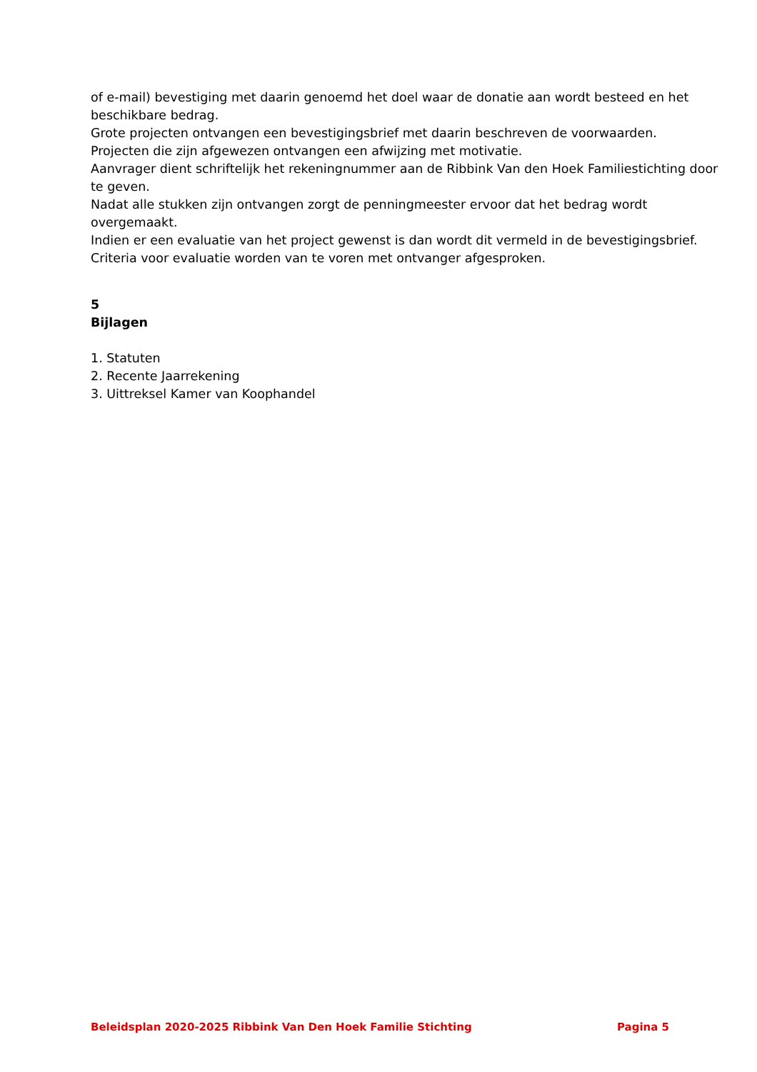of e-mail) bevestiging met daarin genoemd het doel waar de donatie aan wordt besteed en het beschikbare bedrag.
Grote projecten ontvangen een bevestigingsbrief met daarin beschreven de voorwaarden.
Projecten die zijn afgewezen ontvangen een afwijzing met motivatie.
Aanvrager dient schriftelijk het rekeningnummer aan de Ribbink Van den Hoek Familiestichting door te geven.
Nadat alle stukken zijn ontvangen zorgt de penningmeester ervoor dat het bedrag wordt overgemaakt.
Indien er een evaluatie van het project gewenst is dan wordt dit vermeld in de bevestigingsbrief.
Criteria voor evaluatie worden van te voren met ontvanger afgesproken.
5
Bijlagen
1. Statuten
2. Recente Jaarrekening
3. Uittreksel Kamer van Koophandel
Beleidsplan 2020-2025 Ribbink Van Den Hoek Familie Stichting Pagina 5